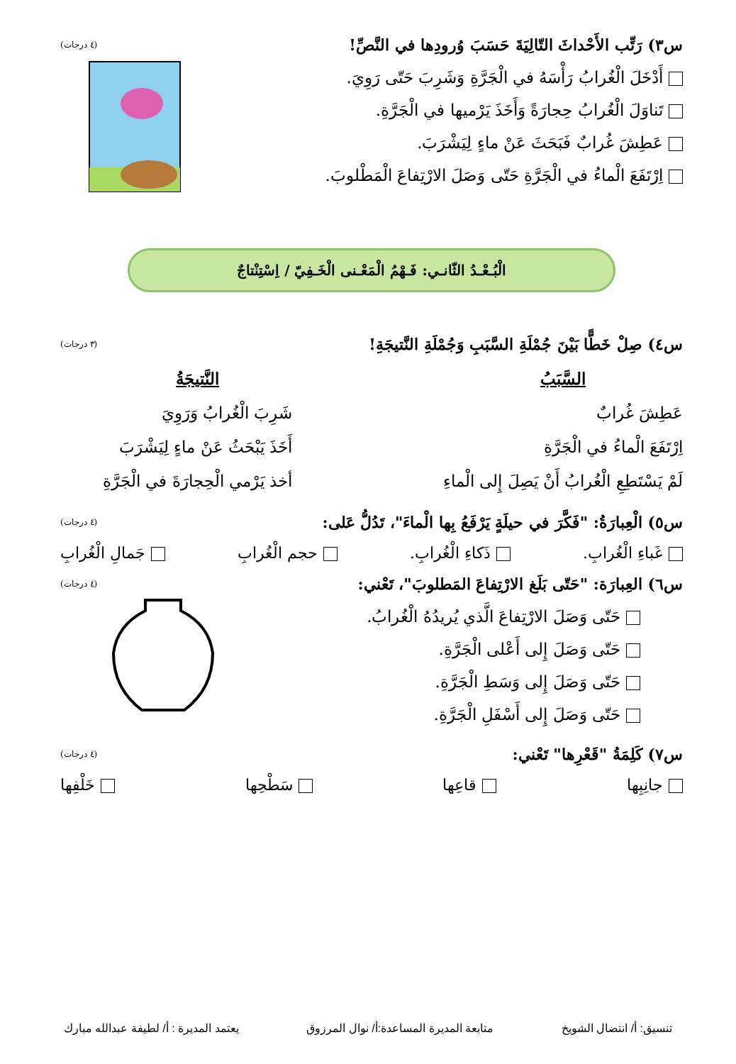س٣) رَتِّب الأَحْداثَ التّالِيَةَ حَسَبَ وُرودِها في النَّصِّ! (٤ درجات)
أَدْخَلَ الْغُرابُ رَأْسَهُ في الْجَرَّةِ وَشَرِبَ حَتّى رَوِيَ.
تَناوَلَ الْغُرابُ حِجارَةً وَأَخَذَ يَرْميها في الْجَرَّةِ.
عَطِشَ غُرابٌ فَبَحَثَ عَنْ ماءٍ لِيَشْرَبَ.
اِرْتَفَعَ الْماءُ في الْجَرَّةِ حَتّى وَصَلَ الارْتِفاعَ الْمَطْلوبَ.
الْبُـعْـدُ الثّانـي: فَـهْمُ الْمَعْـنى الْخَـفِيّ / اِسْتِنْتاجٌ
س٤) صِلْ خَطًّا بَيْنَ جُمْلَةِ السَّبَبِ وَجُمْلَةِ النَّتيجَةِ! (٣ درجات)
السَّبَبُ
عَطِشَ غُرابٌ
اِرْتَفَعَ الْماءُ في الْجَرَّةِ
لَمْ يَسْتَطِعِ الْغُرابُ أَنْ يَصِلَ إِلى الْماءِ
النَّتيجَةُ
شَرِبَ الْغُرابُ وَرَوِيَ
أَخَذَ يَبْحَثُ عَنْ ماءٍ لِيَشْرَبَ
أخذ يَرْمي الْحِجارَةَ في الْجَرَّةِ
س٥) الْعِبارَةُ: "فَكَّرَ في حيلَةٍ يَرْفَعُ بِها الْماءَ"، تَدُلُّ عَلى: (٤ درجات)
غَباءِ الْغُرابِ. ذَكاءِ الْغُرابِ. حجم الْغُرابِ جَمالِ الْغُرابِ
س٦) العِبارَة: "حَتّى بَلَغ الارْتِفاعَ المَطلوبَ"، تَعْني: (٤ درجات)
حَتّى وَصَلَ الارْتِفاعَ الَّذي يُريدُهُ الْغُرابُ.
حَتّى وَصَلَ إِلى أَعْلى الْجَرَّةِ.
حَتّى وَصَلَ إِلى وَسَطِ الْجَرَّةِ.
حَتّى وَصَلَ إِلى أَسْفَلِ الْجَرَّةِ.
س٧) كَلِمَةُ "قَعْرِها" تَعْني: (٤ درجات)
جانِبِها قاعِها سَطْحِها خَلْفِها
تنسيق: أ/ انتضال الشويخ متابعة المديرة المساعدة:أ/ نوال المرزوق يعتمد المديرة : أ/ لطيفة عبدالله مبارك